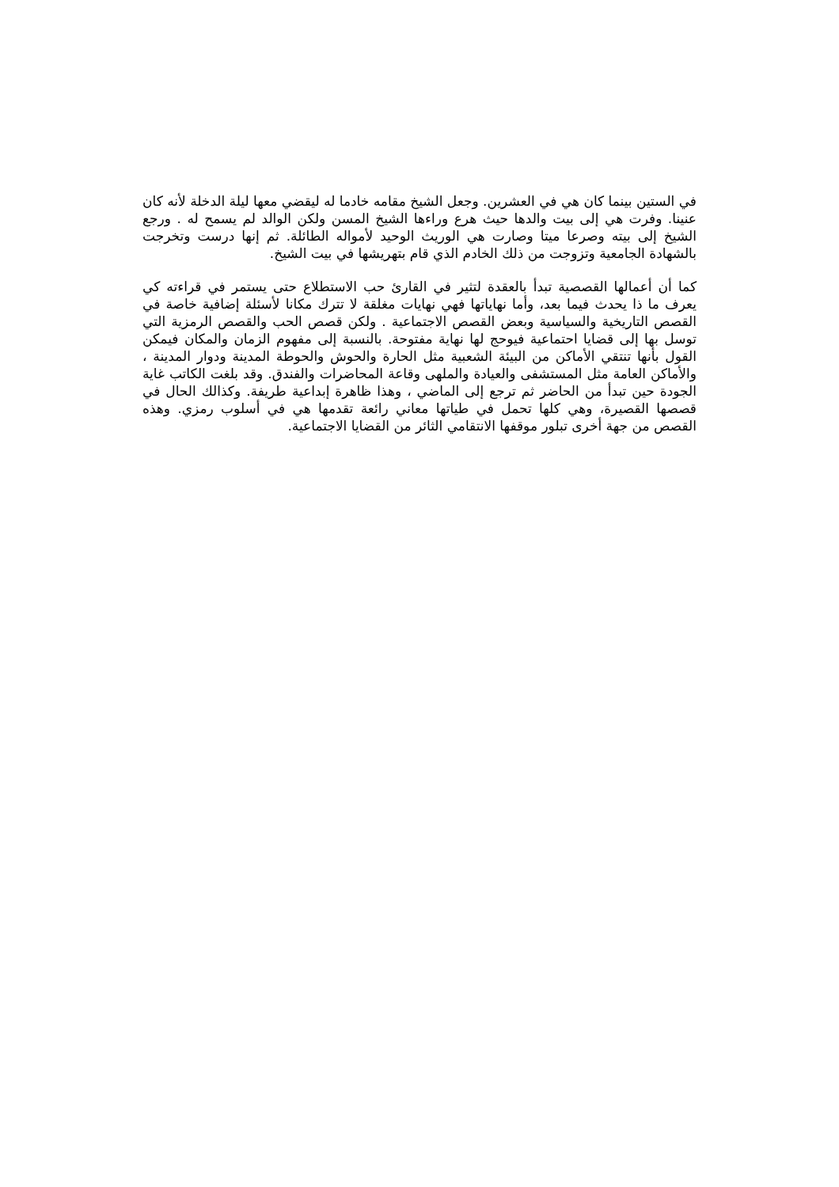في الستين بينما كان هي في العشرين. وجعل الشيخ مقامه خادما له ليقضي معها ليلة الدخلة لأنه كان عنينا. وفرت هي إلى بيت والدها حيث هرع وراءها الشيخ المسن ولكن الوالد لم يسمح له . ورجع الشيخ إلى بيته وصرعا ميتا وصارت هي الوريث الوحيد لأمواله الطائلة. ثم إنها درست وتخرجت بالشهادة الجامعية وتزوجت من ذلك الخادم الذي قام بتهريشها في بيت الشيخ.
كما أن أعمالها القصصية تبدأ بالعقدة لتثير في القارئ حب الاستطلاع حتى يستمر في قراءته كي يعرف ما ذا يحدث فيما بعد، وأما نهاياتها فهي نهايات مغلقة لا تترك مكانا لأسئلة إضافية خاصة في القصص التاريخية والسياسية وبعض القصص الاجتماعية . ولكن قصص الحب والقصص الرمزية التي توسل بها إلى قضايا احتماعية فيوحج لها نهاية مفتوحة. بالنسبة إلى مفهوم الزمان والمكان فيمكن القول بأنها تنتقي الأماكن من البيئة الشعبية مثل الحارة والحوش والحوطة المدينة ودوار المدينة ، والأماكن العامة مثل المستشفى والعيادة والملهى وقاعة المحاضرات والفندق. وقد بلغت الكاتب غاية الجودة حين تبدأ من الحاضر ثم ترجع إلى الماضي ، وهذا ظاهرة إبداعية طريفة. وكذالك الحال في قصصها القصيرة، وهي كلها تحمل في طياتها معاني رائعة تقدمها هي في أسلوب رمزي. وهذه القصص من جهة أخرى تبلور موقفها الانتقامي الثائر من القضايا الاجتماعية.